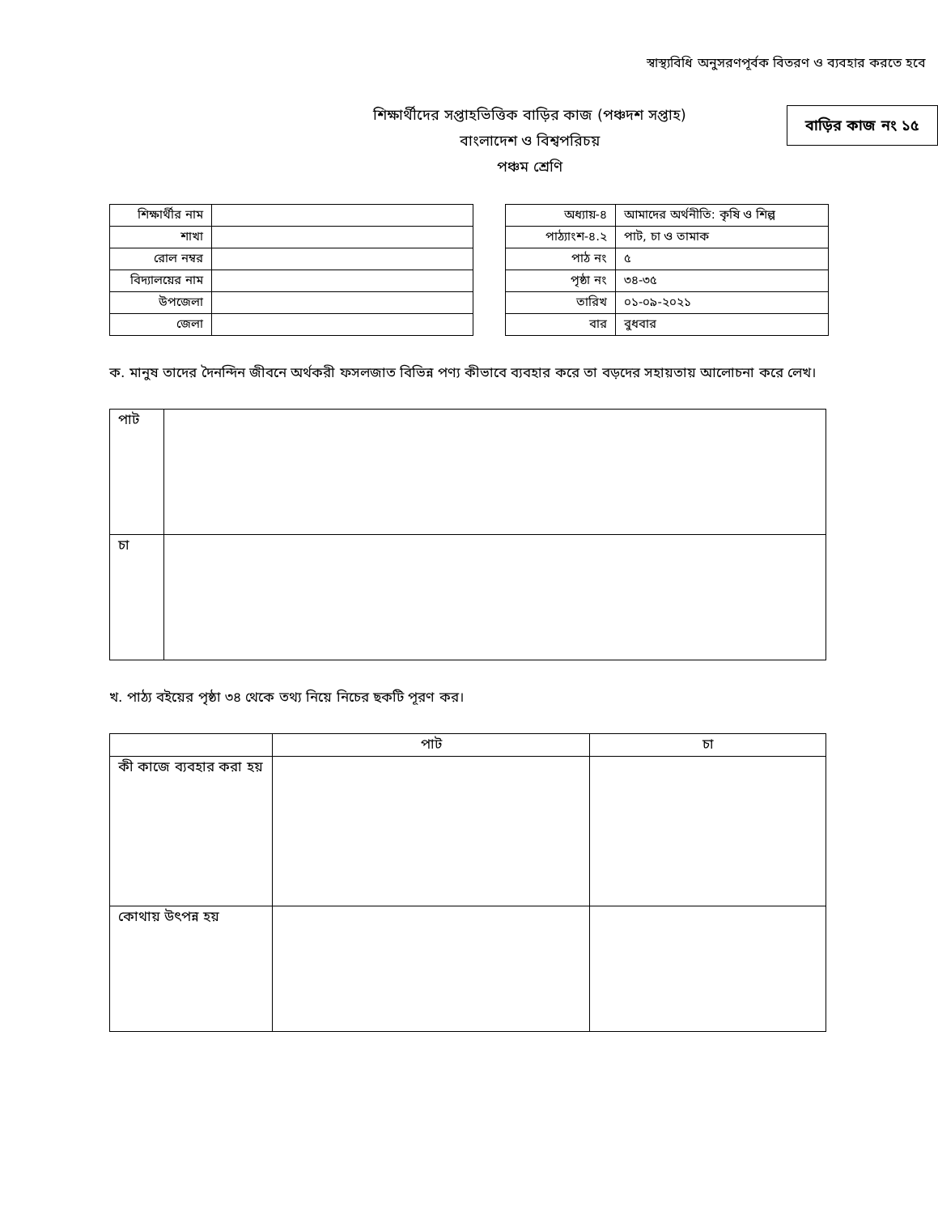স্বাস্থ্যবিধি অনুসরণপূর্বক বিতরণ ও ব্যবহার করতে হবে
শিক্ষার্থীদের সপ্তাহভিত্তিক বাড়ির কাজ (পঞ্চদশ সপ্তাহ)
বাংলাদেশ ও বিশ্বপরিচয়
পঞ্চম শ্রেণি
বাড়ির কাজ নং ১৫
| শিক্ষার্থীর নাম | |
| শাখা | |
| রোল নম্বর | |
| বিদ্যালয়ের নাম | |
| উপজেলা | |
| জেলা | |
| অধ্যায়-৪ | আমাদের অর্থনীতি: কৃষি ও শিল্প |
| পাঠ্যাংশ-৪.২ | পাট, চা ও তামাক |
| পাঠ নং | ৫ |
| পৃষ্ঠা নং | ৩৪-৩৫ |
| তারিখ | ০১-০৯-২০২১ |
| বার | বুধবার |
ক. মানুষ তাদের দৈনন্দিন জীবনে অর্থকরী ফসলজাত বিভিন্ন পণ্য কীভাবে ব্যবহার করে তা বড়দের সহায়তায় আলোচনা করে লেখ।
| পাট | |
| চা | |
খ. পাঠ্য বইয়ের পৃষ্ঠা ৩৪ থেকে তথ্য নিয়ে নিচের ছকটি পূরণ কর।
| | পাট | চা |
| --- | --- | --- |
| কী কাজে ব্যবহার করা হয় | | |
| কোথায় উৎপন্ন হয় | | |